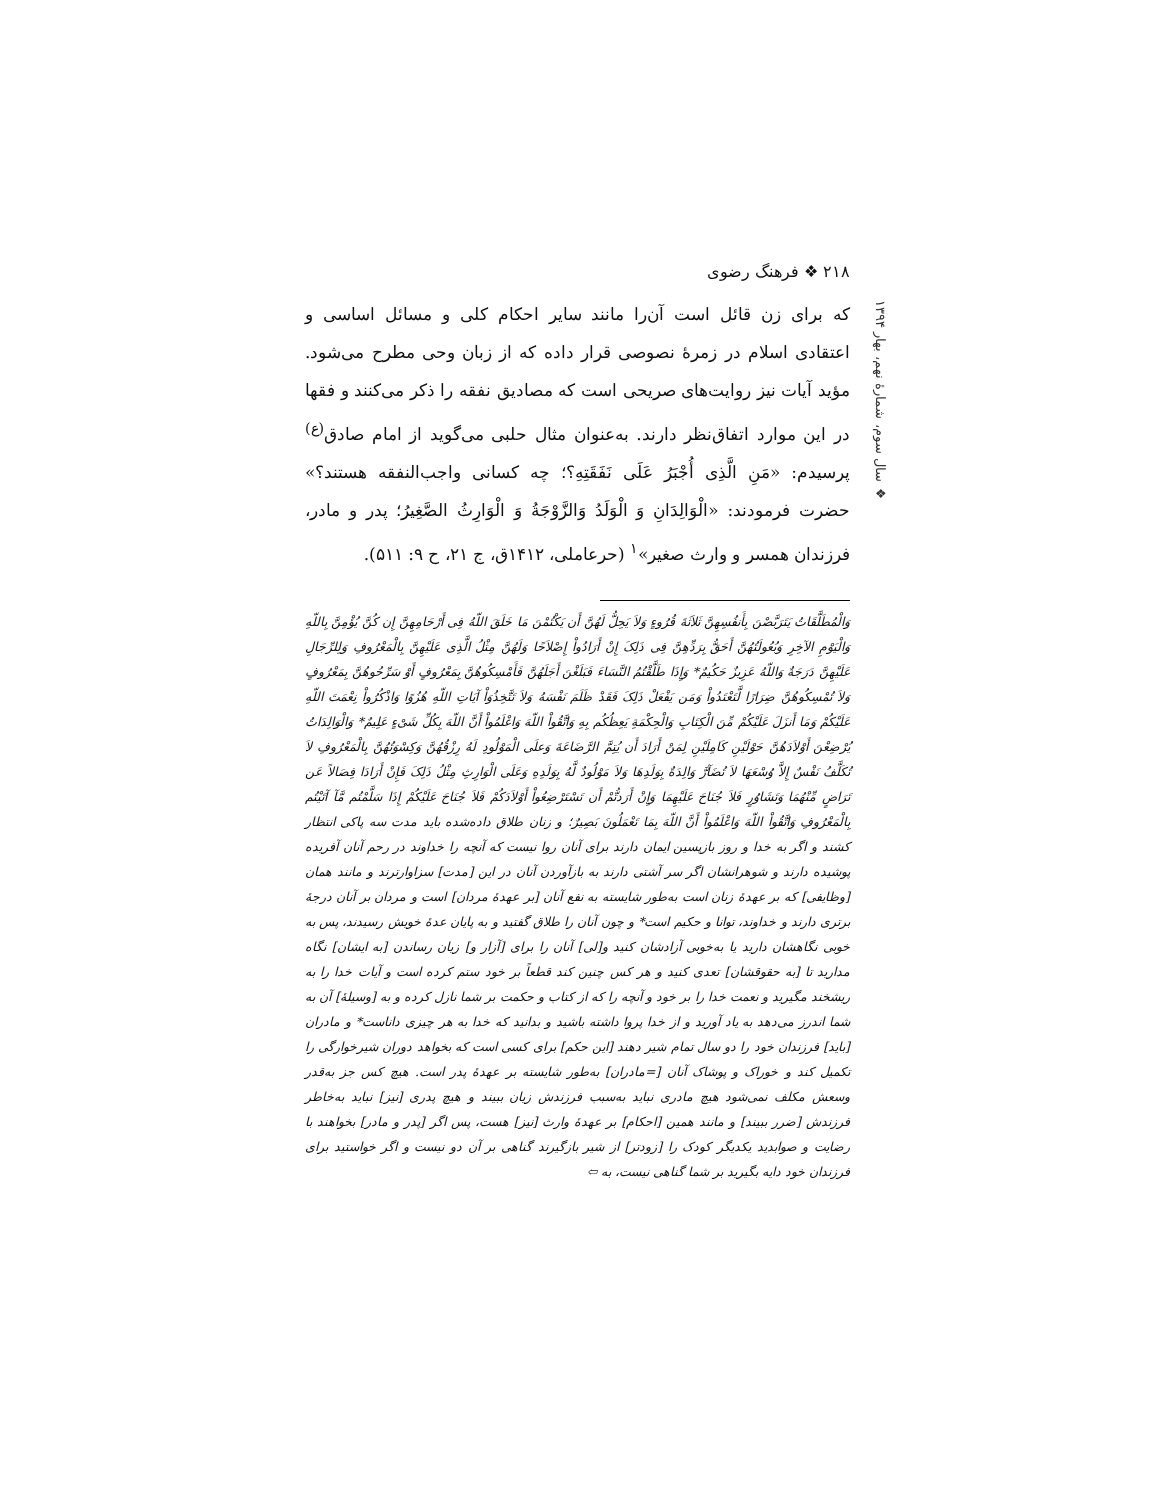۲۱۸ ❖ فرهنگ رضوی
❖ سال سوم، شمارهٔ نهم، بهار ۱۳۹۴
که برای زن قائل است آن‌را مانند سایر احکام کلی و مسائل اساسی و اعتقادی اسلام در زمرهٔ نصوصی قرار داده که از زبان وحی مطرح می‌شود. مؤید آیات نیز روایت‌های صریحی است که مصادیق نفقه را ذکر می‌کنند و فقها در این موارد اتفاق‌نظر دارند. به‌عنوان مثال حلبی می‌گوید از امام صادق<sup>(ع)</sup> پرسیدم: «مَنِ الَّذِی أُجْبَرُ عَلَی نَفَقَتِهِ؟؛ چه کسانی واجب‌النفقه هستند؟» حضرت فرمودند: «الْوَالِدَانِ وَ الْوَلَدُ وَالزَّوْجَةُ وَ الْوَارِثُ الصَّغِیرُ؛ پدر و مادر، فرزندان همسر و وارث صغیر»<sup>۱</sup> (حرعاملی، ۱۴۱۲ق، ج ۲۱، ح ۹: ۵۱۱).
وَالْمُطَلَّقَاتُ یَتَرَبَّصْنَ بِأَنفُسِهِنَّ ثَلاَثَةَ قُرُوءٍ وَلاَ یَحِلُّ لَهُنَّ أَن یَکْتُمْنَ مَا خَلَقَ اللّهُ فِی أَرْحَامِهِنَّ إِن کُنَّ یُؤْمِنَّ بِاللّهِ وَالْیَوْمِ الآخِرِ وَبُعُولَتُهُنَّ أَحَقُّ بِرَدِّهِنَّ فِی ذَلِکَ إِنْ أَرَادُواْ إِصْلاَحًا وَلَهُنَّ مِثْلُ الَّذِی عَلَیْهِنَّ بِالْمَعْرُوفِ وَلِلرِّجَالِ عَلَیْهِنَّ دَرَجَةٌ وَاللّهُ عَزِیزٌ حَکُیمٌ* وَإِذَا طَلَّقْتُمُ النَّسَاءَ فَبَلَغْنَ أَجَلَهُنَّ فَأَمْسِکُوهُنَّ بِمَعْرُوفٍ أَوْ سَرِّحُوهُنَّ بِمَعْرُوفٍ وَلاَ تُمْسِکُوهُنَّ ضِرَارًا لَّتَعْتَدُواْ وَمَن یَفْعَلْ ذَلِکَ فَقَدْ ظَلَمَ نَفْسَهُ وَلاَ تَتَّخِذُوَاْ آیَاتِ اللّهِ هُزُوًا وَاذْکُرُواْ نِعْمَتَ اللّهِ عَلَیْکُمْ وَمَا أَنزَلَ عَلَیْکُمْ مِّنَ الْکِتَابِ وَالْحِکْمَةِ یَعِظُکُم بِهِ وَاتَّقُواْ اللّهَ وَاعْلَمُواْ أَنَّ اللّهَ بِکُلِّ شَیْءٍ عَلِیمٌ* وَالْوَالِدَاتُ یُرْضِعْنَ أَوْلاَدَهُنَّ حَوْلَیْنِ کَامِلَیْنِ لِمَنْ أَرَادَ أَن یُتِمَّ الرَّضَاعَةَ وَعلَی الْمَوْلُودِ لَهُ رِزْقُهُنَّ وَکِسْوَتُهُنَّ بِالْمَعْرُوفِ لاَ تُکَلَّفُ نَفْسٌ إِلاَّ وُسْعَهَا لاَ تُضَآرَّ وَالِدَةٌ بِوَلَدِهَا وَلاَ مَوْلُودٌ لَّهُ بِوَلَدِهِ وَعَلَی الْوَارِثِ مِثْلُ ذَلِکَ فَإِنْ أَرَادَا فِصَالاً عَن تَرَاضٍ مِّنْهُمَا وَتَشَاوُرٍ فَلاَ جُنَاحَ عَلَیْهِمَا وَإِنْ أَرَدتُّمْ أَن تَسْتَرْضِعُواْ أَوْلاَدَکُمْ فَلاَ جُنَاحَ عَلَیْکُمْ إِذَا سَلَّمْتُم مَّآ آتَیْتُم بِالْمَعْرُوفِ وَاتَّقُواْ اللّهَ وَاعْلَمُواْ أَنَّ اللّهَ بِمَا تَعْمَلُونَ بَصِیرٌ؛ و زنان طلاق داده‌شده باید مدت سه پاکی انتظار کشند و اگر به خدا و روز بازپسین ایمان دارند برای آنان روا نیست که آنچه را خداوند در رحم آنان آفریده پوشیده دارند و شوهرانشان اگر سر آشتی دارند به بازآوردن آنان در این [مدت] سزاوارترند و مانند همان [وظایفی] که بر عهدهٔ زنان است به‌طور شایسته به نفع آنان [بر عهدهٔ مردان] است و مردان بر آنان درجهٔ برتری دارند و خداوند، توانا و حکیم است* و چون آنان را طلاق گفتید و به پایان عدهٔ خویش رسیدند، پس به خوبی نگاهشان دارید یا به‌خوبی آزادشان کنید و[لی] آنان را برای [آزار و] زیان رساندن [به ایشان] نگاه مدارید تا [به حقوقشان] تعدی کنید و هر کس چنین کند قطعاً بر خود ستم کرده است و آیات خدا را به ریشخند مگیرید و نعمت خدا را بر خود و آنچه را که از کتاب و حکمت بر شما نازل کرده و به [وسیلهٔ] آن به شما اندرز می‌دهد به یاد آورید و از خدا پروا داشته باشید و بدانید که خدا به هر چیزی داناست* و مادران [باید] فرزندان خود را دو سال تمام شیر دهند [این حکم] برای کسی است که بخواهد دوران شیرخوارگی را تکمیل کند و خوراک و پوشاک آنان [=مادران] به‌طور شایسته بر عهدهٔ پدر است. هیچ کس جز به‌قدر وسعش مکلف نمی‌شود هیچ مادری نباید به‌سبب فرزندش زیان ببیند و هیچ پدری [نیز] نباید به‌خاطر فرزندش [ضرر ببیند] و مانند همین [احکام] بر عهدهٔ وارث [نیز] هست، پس اگر [پدر و مادر] بخواهند با رضایت و صوابدید یکدیگر کودک را [زودتر] از شیر بازگیرند گناهی بر آن دو نیست و اگر خواستید برای فرزندان خود دایه بگیرید بر شما گناهی نیست، به ⇦